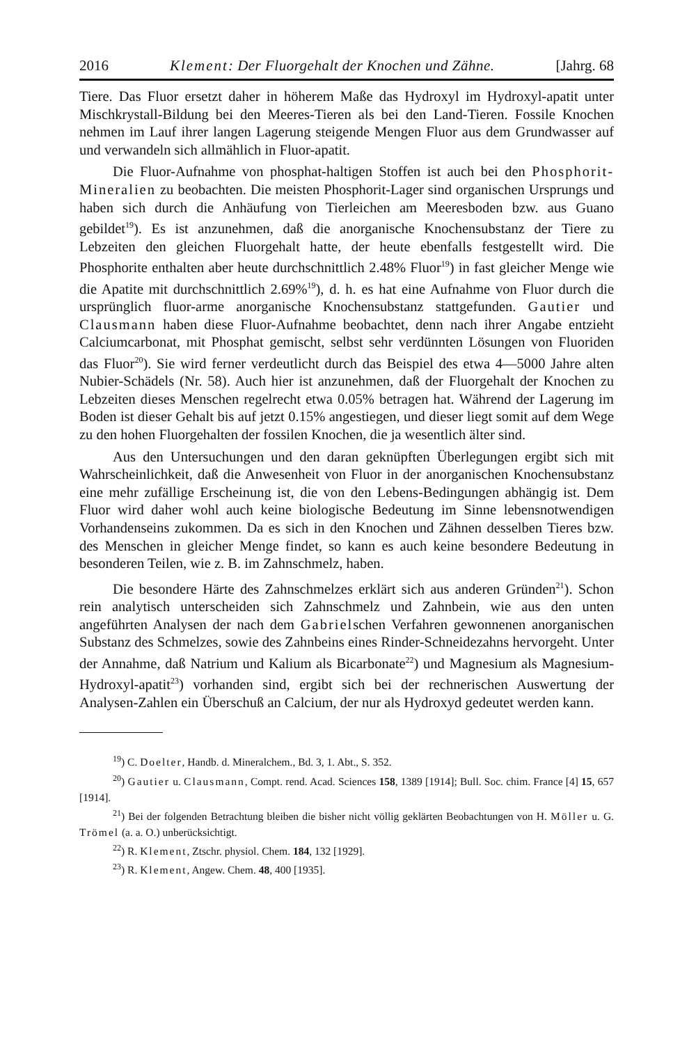2016 Klement: Der Fluorgehalt der Knochen und Zähne. [Jahrg. 68
Tiere. Das Fluor ersetzt daher in höherem Maße das Hydroxyl im Hydroxyl-apatit unter Mischkrystall-Bildung bei den Meeres-Tieren als bei den Land-Tieren. Fossile Knochen nehmen im Lauf ihrer langen Lagerung steigende Mengen Fluor aus dem Grundwasser auf und verwandeln sich allmählich in Fluor-apatit.
Die Fluor-Aufnahme von phosphat-haltigen Stoffen ist auch bei den Phosphorit-Mineralien zu beobachten. Die meisten Phosphorit-Lager sind organischen Ursprungs und haben sich durch die Anhäufung von Tierleichen am Meeresboden bzw. aus Guano gebildet<sup>19</sup>). Es ist anzunehmen, daß die anorganische Knochensubstanz der Tiere zu Lebzeiten den gleichen Fluorgehalt hatte, der heute ebenfalls festgestellt wird. Die Phosphorite enthalten aber heute durchschnittlich 2.48% Fluor<sup>19</sup>) in fast gleicher Menge wie die Apatite mit durchschnittlich 2.69%<sup>19</sup>), d. h. es hat eine Aufnahme von Fluor durch die ursprünglich fluor-arme anorganische Knochensubstanz stattgefunden. Gautier und Clausmann haben diese Fluor-Aufnahme beobachtet, denn nach ihrer Angabe entzieht Calciumcarbonat, mit Phosphat gemischt, selbst sehr verdünnten Lösungen von Fluoriden das Fluor<sup>20</sup>). Sie wird ferner verdeutlicht durch das Beispiel des etwa 4—5000 Jahre alten Nubier-Schädels (Nr. 58). Auch hier ist anzunehmen, daß der Fluorgehalt der Knochen zu Lebzeiten dieses Menschen regelrecht etwa 0.05% betragen hat. Während der Lagerung im Boden ist dieser Gehalt bis auf jetzt 0.15% angestiegen, und dieser liegt somit auf dem Wege zu den hohen Fluorgehalten der fossilen Knochen, die ja wesentlich älter sind.
Aus den Untersuchungen und den daran geknüpften Überlegungen ergibt sich mit Wahrscheinlichkeit, daß die Anwesenheit von Fluor in der anorganischen Knochensubstanz eine mehr zufällige Erscheinung ist, die von den Lebens-Bedingungen abhängig ist. Dem Fluor wird daher wohl auch keine biologische Bedeutung im Sinne lebensnotwendigen Vorhandenseins zukommen. Da es sich in den Knochen und Zähnen desselben Tieres bzw. des Menschen in gleicher Menge findet, so kann es auch keine besondere Bedeutung in besonderen Teilen, wie z. B. im Zahnschmelz, haben.
Die besondere Härte des Zahnschmelzes erklärt sich aus anderen Gründen<sup>21</sup>). Schon rein analytisch unterscheiden sich Zahnschmelz und Zahnbein, wie aus den unten angeführten Analysen der nach dem Gabrielschen Verfahren gewonnenen anorganischen Substanz des Schmelzes, sowie des Zahnbeins eines Rinder-Schneidezahns hervorgeht. Unter der Annahme, daß Natrium und Kalium als Bicarbonate<sup>22</sup>) und Magnesium als Magnesium-Hydroxyl-apatit<sup>23</sup>) vorhanden sind, ergibt sich bei der rechnerischen Auswertung der Analysen-Zahlen ein Überschuß an Calcium, der nur als Hydroxyd gedeutet werden kann.
<sup>19</sup>) C. Doelter, Handb. d. Mineralchem., Bd. 3, 1. Abt., S. 352.
<sup>20</sup>) Gautier u. Clausmann, Compt. rend. Acad. Sciences 158, 1389 [1914]; Bull. Soc. chim. France [4] 15, 657 [1914].
<sup>21</sup>) Bei der folgenden Betrachtung bleiben die bisher nicht völlig geklärten Beobachtungen von H. Möller u. G. Trömel (a. a. O.) unberücksichtigt.
<sup>22</sup>) R. Klement, Ztschr. physiol. Chem. 184, 132 [1929].
<sup>23</sup>) R. Klement, Angew. Chem. 48, 400 [1935].